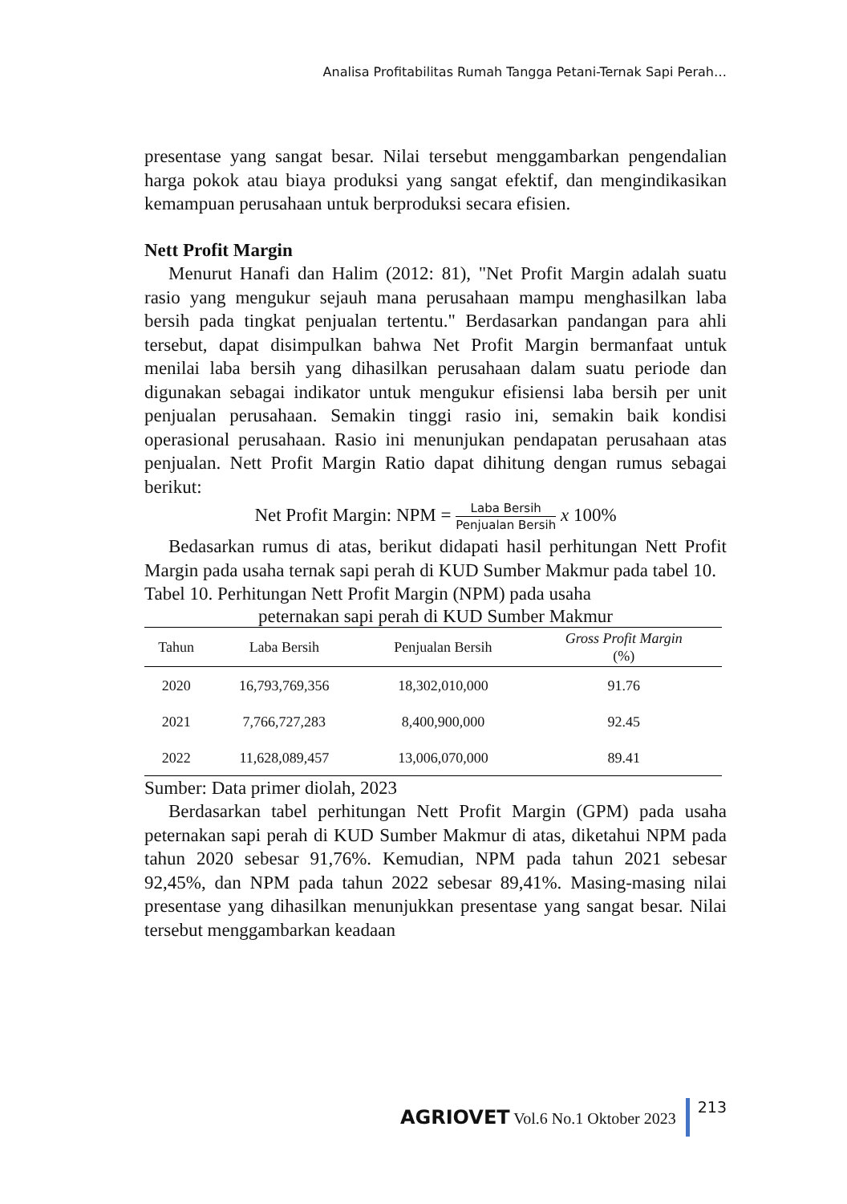Analisa Profitabilitas Rumah Tangga Petani-Ternak Sapi Perah…
presentase yang sangat besar. Nilai tersebut menggambarkan pengendalian harga pokok atau biaya produksi yang sangat efektif, dan mengindikasikan kemampuan perusahaan untuk berproduksi secara efisien.
Nett Profit Margin
Menurut Hanafi dan Halim (2012: 81), "Net Profit Margin adalah suatu rasio yang mengukur sejauh mana perusahaan mampu menghasilkan laba bersih pada tingkat penjualan tertentu." Berdasarkan pandangan para ahli tersebut, dapat disimpulkan bahwa Net Profit Margin bermanfaat untuk menilai laba bersih yang dihasilkan perusahaan dalam suatu periode dan digunakan sebagai indikator untuk mengukur efisiensi laba bersih per unit penjualan perusahaan. Semakin tinggi rasio ini, semakin baik kondisi operasional perusahaan. Rasio ini menunjukan pendapatan perusahaan atas penjualan. Nett Profit Margin Ratio dapat dihitung dengan rumus sebagai berikut:
Net Profit Margin: NPM = Laba Bersih Penjualan Bersih x 100%
Bedasarkan rumus di atas, berikut didapati hasil perhitungan Nett Profit Margin pada usaha ternak sapi perah di KUD Sumber Makmur pada tabel 10.
Tabel 10. Perhitungan Nett Profit Margin (NPM) pada usaha
peternakan sapi perah di KUD Sumber Makmur
| Tahun | Laba Bersih | Penjualan Bersih | Gross Profit Margin (%) |
| --- | --- | --- | --- |
| 2020 | 16,793,769,356 | 18,302,010,000 | 91.76 |
| 2021 | 7,766,727,283 | 8,400,900,000 | 92.45 |
| 2022 | 11,628,089,457 | 13,006,070,000 | 89.41 |
Sumber: Data primer diolah, 2023
Berdasarkan tabel perhitungan Nett Profit Margin (GPM) pada usaha peternakan sapi perah di KUD Sumber Makmur di atas, diketahui NPM pada tahun 2020 sebesar 91,76%. Kemudian, NPM pada tahun 2021 sebesar 92,45%, dan NPM pada tahun 2022 sebesar 89,41%. Masing-masing nilai presentase yang dihasilkan menunjukkan presentase yang sangat besar. Nilai tersebut menggambarkan keadaan
AGRIOVET Vol.6 No.1 Oktober 2023
213